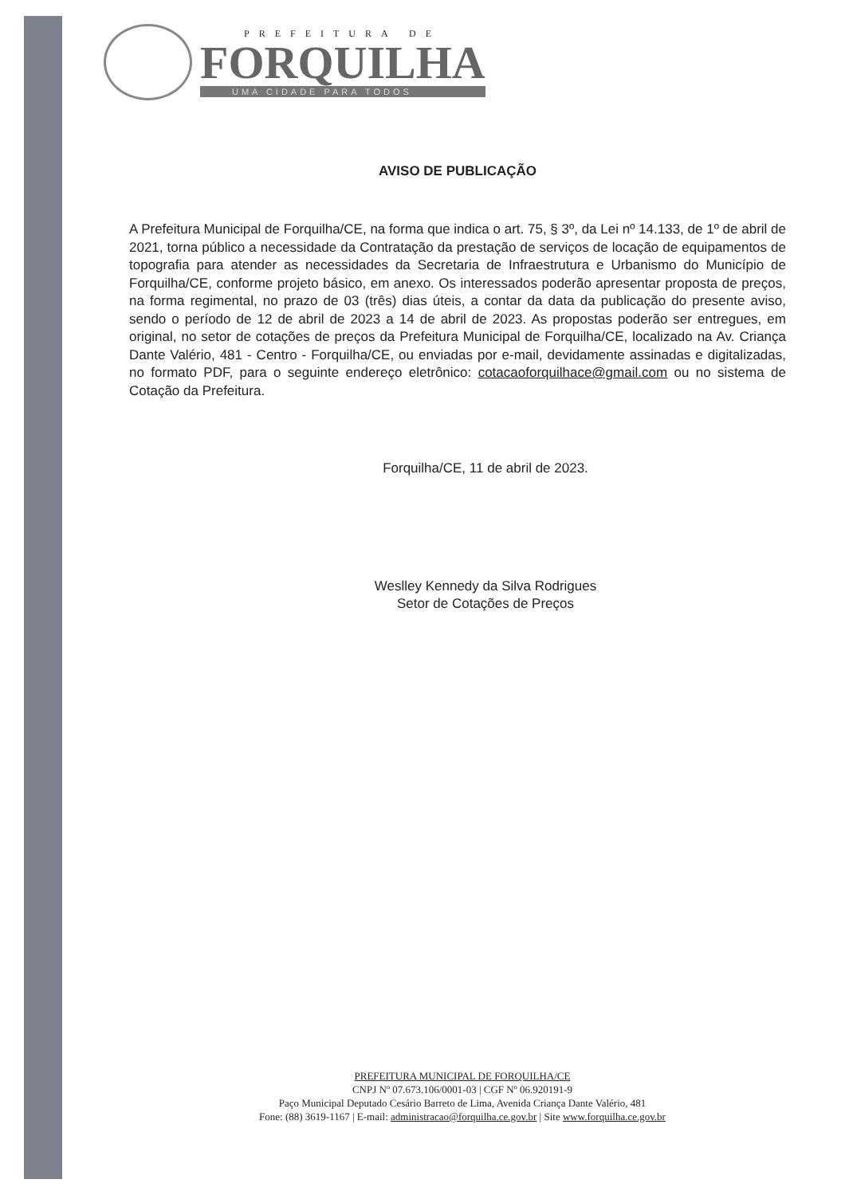PREFEITURA DE
FORQUILHA
UMA CIDADE PARA TODOS
AVISO DE PUBLICAÇÃO
A Prefeitura Municipal de Forquilha/CE, na forma que indica o art. 75, § 3º, da Lei nº 14.133, de 1º de abril de 2021, torna público a necessidade da Contratação da prestação de serviços de locação de equipamentos de topografia para atender as necessidades da Secretaria de Infraestrutura e Urbanismo do Município de Forquilha/CE, conforme projeto básico, em anexo. Os interessados poderão apresentar proposta de preços, na forma regimental, no prazo de 03 (três) dias úteis, a contar da data da publicação do presente aviso, sendo o período de 12 de abril de 2023 a 14 de abril de 2023. As propostas poderão ser entregues, em original, no setor de cotações de preços da Prefeitura Municipal de Forquilha/CE, localizado na Av. Criança Dante Valério, 481 - Centro - Forquilha/CE, ou enviadas por e-mail, devidamente assinadas e digitalizadas, no formato PDF, para o seguinte endereço eletrônico: cotacaoforquilhace@gmail.com ou no sistema de Cotação da Prefeitura.
Forquilha/CE, 11 de abril de 2023.
Weslley Kennedy da Silva Rodrigues
Setor de Cotações de Preços
PREFEITURA MUNICIPAL DE FORQUILHA/CE
CNPJ Nº 07.673.106/0001-03 | CGF Nº 06.920191-9
Paço Municipal Deputado Cesário Barreto de Lima, Avenida Criança Dante Valério, 481
Fone: (88) 3619-1167 | E-mail: administracao@forquilha.ce.gov.br | Site www.forquilha.ce.gov.br